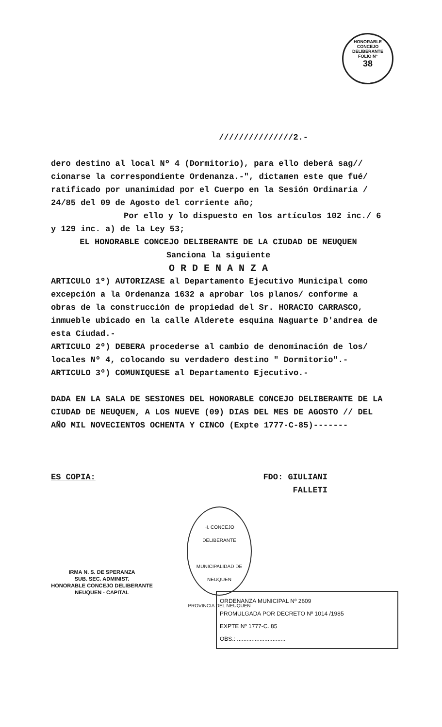HONORABLE CONCEJO DELIBERANTE
FOLIO Nº
38
///////////////2.-
dero destino al local Nº 4 (Dormitorio), para ello deberá sag// cionarse la correspondiente Ordenanza.-", dictamen este que fué/ ratificado por unanimidad por el Cuerpo en la Sesión Ordinaria / 24/85 del 09 de Agosto del corriente año;
Por ello y lo dispuesto en los artículos 102 inc./ 6 y 129 inc. a) de la Ley 53;
EL HONORABLE CONCEJO DELIBERANTE DE LA CIUDAD DE NEUQUEN
Sanciona la siguiente
O R D E N A N Z A
ARTICULO 1º) AUTORIZASE al Departamento Ejecutivo Municipal como excepción a la Ordenanza 1632 a aprobar los planos/ conforme a obras de la construcción de propiedad del Sr. HORACIO CARRASCO, inmueble ubicado en la calle Alderete esquina Naguarte D'andrea de esta Ciudad.-
ARTICULO 2º) DEBERA procederse al cambio de denominación de los/ locales Nº 4, colocando su verdadero destino " Dormitorio".-
ARTICULO 3º) COMUNIQUESE al Departamento Ejecutivo.-
DADA EN LA SALA DE SESIONES DEL HONORABLE CONCEJO DELIBERANTE DE LA CIUDAD DE NEUQUEN, A LOS NUEVE (09) DIAS DEL MES DE AGOSTO // DEL AÑO MIL NOVECIENTOS OCHENTA Y CINCO (Expte 1777-C-85)-------
ES COPIA: FDO: GIULIANI
FALLETI
IRMA N. S. DE SPERANZA
SUB. SEC. ADMINIST.
HONORABLE CONCEJO DELIBERANTE
NEUQUEN - CAPITAL
H. CONCEJO DELIBERANTE
MUNICIPALIDAD DE NEUQUEN
PROVINCIA DEL NEUQUEN
ORDENANZA MUNICIPAL Nº 2609
PROMULGADA POR DECRETO Nº 1014 /1985
EXPTE Nº 1777-C. 85
OBS.: ..............................